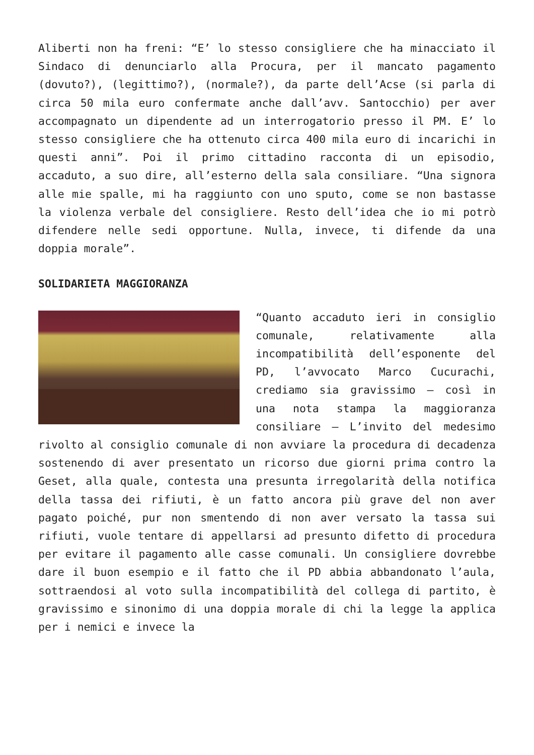Aliberti non ha freni: “E’ lo stesso consigliere che ha minacciato il Sindaco di denunciarlo alla Procura, per il mancato pagamento (dovuto?), (legittimo?), (normale?), da parte dell’Acse (si parla di circa 50 mila euro confermate anche dall’avv. Santocchio) per aver accompagnato un dipendente ad un interrogatorio presso il PM. E’ lo stesso consigliere che ha ottenuto circa 400 mila euro di incarichi in questi anni”. Poi il primo cittadino racconta di un episodio, accaduto, a suo dire, all’esterno della sala consiliare. “Una signora alle mie spalle, mi ha raggiunto con uno sputo, come se non bastasse la violenza verbale del consigliere. Resto dell’idea che io mi potrò difendere nelle sedi opportune. Nulla, invece, ti difende da una doppia morale”.
SOLIDARIETA MAGGIORANZA
“Quanto accaduto ieri in consiglio comunale, relativamente alla incompatibilità dell’esponente del PD, l’avvocato Marco Cucurachi, crediamo sia gravissimo – così in una nota stampa la maggioranza consiliare – L’invito del medesimo rivolto al consiglio comunale di non avviare la procedura di decadenza sostenendo di aver presentato un ricorso due giorni prima contro la Geset, alla quale, contesta una presunta irregolarità della notifica della tassa dei rifiuti, è un fatto ancora più grave del non aver pagato poiché, pur non smentendo di non aver versato la tassa sui rifiuti, vuole tentare di appellarsi ad presunto difetto di procedura per evitare il pagamento alle casse comunali. Un consigliere dovrebbe dare il buon esempio e il fatto che il PD abbia abbandonato l’aula, sottraendosi al voto sulla incompatibilità del collega di partito, è gravissimo e sinonimo di una doppia morale di chi la legge la applica per i nemici e invece la